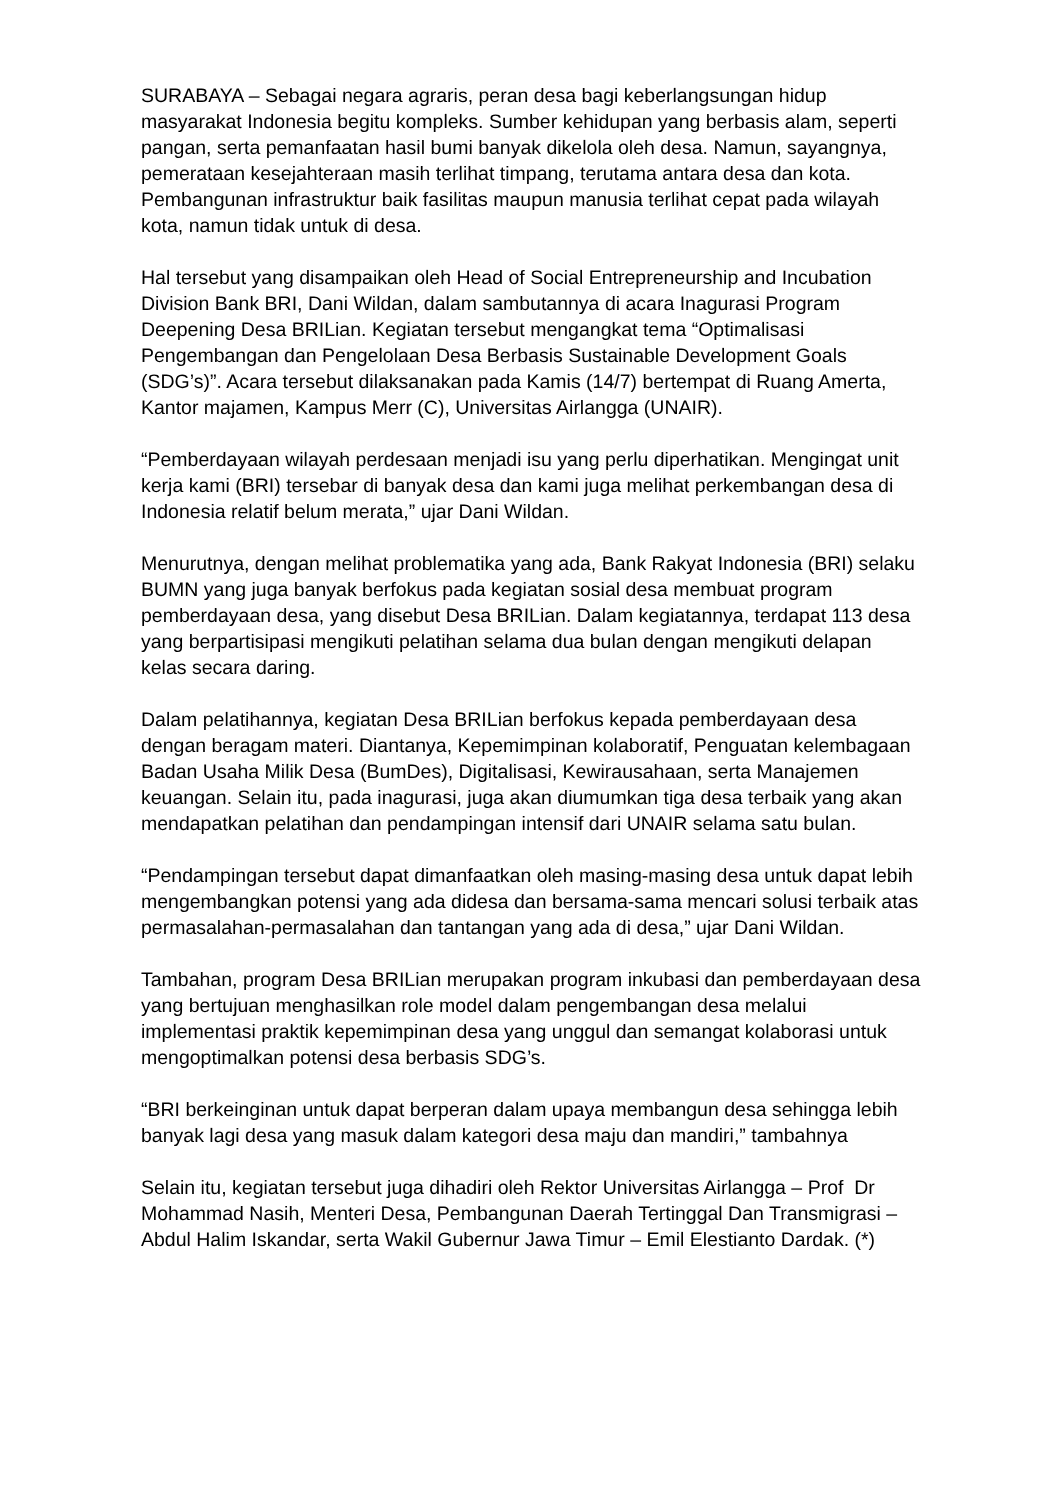SURABAYA – Sebagai negara agraris, peran desa bagi keberlangsungan hidup masyarakat Indonesia begitu kompleks. Sumber kehidupan yang berbasis alam, seperti pangan, serta pemanfaatan hasil bumi banyak dikelola oleh desa. Namun, sayangnya, pemerataan kesejahteraan masih terlihat timpang, terutama antara desa dan kota. Pembangunan infrastruktur baik fasilitas maupun manusia terlihat cepat pada wilayah kota, namun tidak untuk di desa.
Hal tersebut yang disampaikan oleh Head of Social Entrepreneurship and Incubation Division Bank BRI, Dani Wildan, dalam sambutannya di acara Inagurasi Program Deepening Desa BRILian. Kegiatan tersebut mengangkat tema “Optimalisasi Pengembangan dan Pengelolaan Desa Berbasis Sustainable Development Goals (SDG’s)”. Acara tersebut dilaksanakan pada Kamis (14/7) bertempat di Ruang Amerta, Kantor majamen, Kampus Merr (C), Universitas Airlangga (UNAIR).
“Pemberdayaan wilayah perdesaan menjadi isu yang perlu diperhatikan. Mengingat unit kerja kami (BRI) tersebar di banyak desa dan kami juga melihat perkembangan desa di Indonesia relatif belum merata,” ujar Dani Wildan.
Menurutnya, dengan melihat problematika yang ada, Bank Rakyat Indonesia (BRI) selaku BUMN yang juga banyak berfokus pada kegiatan sosial desa membuat program pemberdayaan desa, yang disebut Desa BRILian. Dalam kegiatannya, terdapat 113 desa yang berpartisipasi mengikuti pelatihan selama dua bulan dengan mengikuti delapan kelas secara daring.
Dalam pelatihannya, kegiatan Desa BRILian berfokus kepada pemberdayaan desa dengan beragam materi. Diantanya, Kepemimpinan kolaboratif, Penguatan kelembagaan Badan Usaha Milik Desa (BumDes), Digitalisasi, Kewirausahaan, serta Manajemen keuangan. Selain itu, pada inagurasi, juga akan diumumkan tiga desa terbaik yang akan mendapatkan pelatihan dan pendampingan intensif dari UNAIR selama satu bulan.
“Pendampingan tersebut dapat dimanfaatkan oleh masing-masing desa untuk dapat lebih mengembangkan potensi yang ada didesa dan bersama-sama mencari solusi terbaik atas permasalahan-permasalahan dan tantangan yang ada di desa,” ujar Dani Wildan.
Tambahan, program Desa BRILian merupakan program inkubasi dan pemberdayaan desa yang bertujuan menghasilkan role model dalam pengembangan desa melalui implementasi praktik kepemimpinan desa yang unggul dan semangat kolaborasi untuk mengoptimalkan potensi desa berbasis SDG’s.
“BRI berkeinginan untuk dapat berperan dalam upaya membangun desa sehingga lebih banyak lagi desa yang masuk dalam kategori desa maju dan mandiri,” tambahnya
Selain itu, kegiatan tersebut juga dihadiri oleh Rektor Universitas Airlangga – Prof Dr Mohammad Nasih, Menteri Desa, Pembangunan Daerah Tertinggal Dan Transmigrasi – Abdul Halim Iskandar, serta Wakil Gubernur Jawa Timur – Emil Elestianto Dardak. (*)